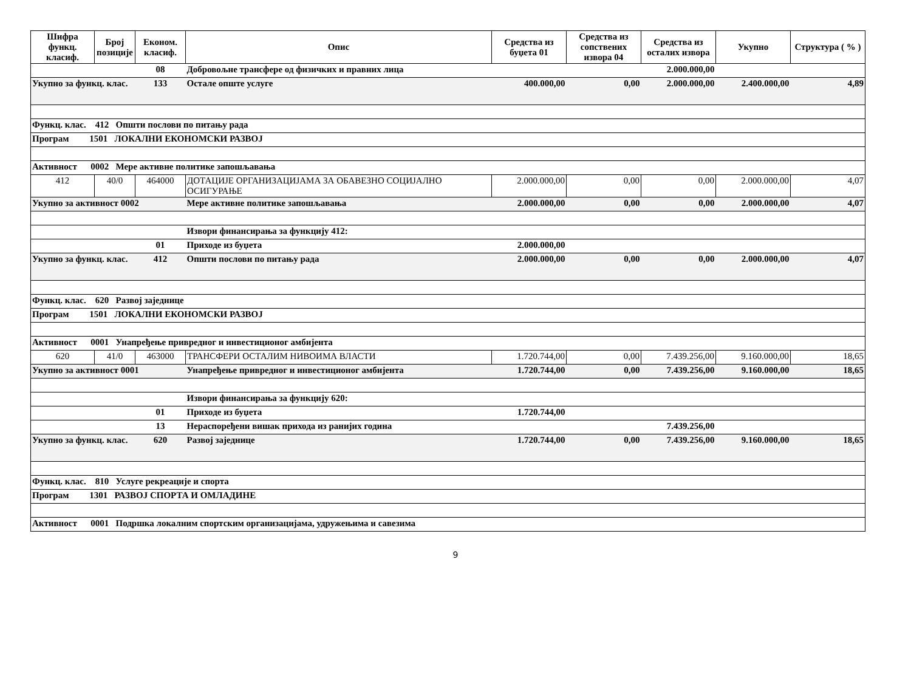| Шифра функц. класиф. | Број позиције | Економ. класиф. | Опис | Средства из буџета 01 | Средства из сопствених извора 04 | Средства из осталих извора | Укупно | Структура ( % ) |
| --- | --- | --- | --- | --- | --- | --- | --- | --- |
| | | 08 | Добровољне трансфере од физичких и правних лица | | | 2.000.000,00 | | |
| Укупно за функц. клас. | | 133 | Остале опште услуге | 400.000,00 | 0,00 | 2.000.000,00 | 2.400.000,00 | 4,89 |
| Функц. клас. 412 Општи послови по питању рада | | | | | | | | |
| Програм 1501 ЛОКАЛНИ ЕКОНОМСКИ РАЗВОЈ | | | | | | | | |
| Активност 0002 Мере активне политике запошљавања | | | | | | | | |
| 412 | 40/0 | 464000 | ДОТАЦИЈЕ ОРГАНИЗАЦИЈАМА ЗА ОБАВЕЗНО СОЦИЈАЛНО ОСИГУРАЊЕ | 2.000.000,00 | 0,00 | 0,00 | 2.000.000,00 | 4,07 |
| Укупно за активност 0002 | | | Мере активне политике запошљавања | 2.000.000,00 | 0,00 | 0,00 | 2.000.000,00 | 4,07 |
| | | | Извори финансирања за функцију 412: | | | | | |
| | | 01 | Приходе из буџета | 2.000.000,00 | | | | |
| Укупно за функц. клас. | | 412 | Општи послови по питању рада | 2.000.000,00 | 0,00 | 0,00 | 2.000.000,00 | 4,07 |
| Функц. клас. 620 Развој заједнице | | | | | | | | |
| Програм 1501 ЛОКАЛНИ ЕКОНОМСКИ РАЗВОЈ | | | | | | | | |
| Активност 0001 Унапређење привредног и инвестиционог амбијента | | | | | | | | |
| 620 | 41/0 | 463000 | ТРАНСФЕРИ ОСТАЛИМ НИВОИМА ВЛАСТИ | 1.720.744,00 | 0,00 | 7.439.256,00 | 9.160.000,00 | 18,65 |
| Укупно за активност 0001 | | | Унапређење привредног и инвестиционог амбијента | 1.720.744,00 | 0,00 | 7.439.256,00 | 9.160.000,00 | 18,65 |
| | | | Извори финансирања за функцију 620: | | | | | |
| | | 01 | Приходе из буџета | 1.720.744,00 | | | | |
| | | 13 | Нераспоређени вишак прихода из ранијих година | | | 7.439.256,00 | | |
| Укупно за функц. клас. | | 620 | Развој заједнице | 1.720.744,00 | 0,00 | 7.439.256,00 | 9.160.000,00 | 18,65 |
| Функц. клас. 810 Услуге рекреације и спорта | | | | | | | | |
| Програм 1301 РАЗВОЈ СПОРТА И ОМЛАДИНЕ | | | | | | | | |
| Активност 0001 Подршка локалним спортским организацијама, удружењима и савезима | | | | | | | | |
9